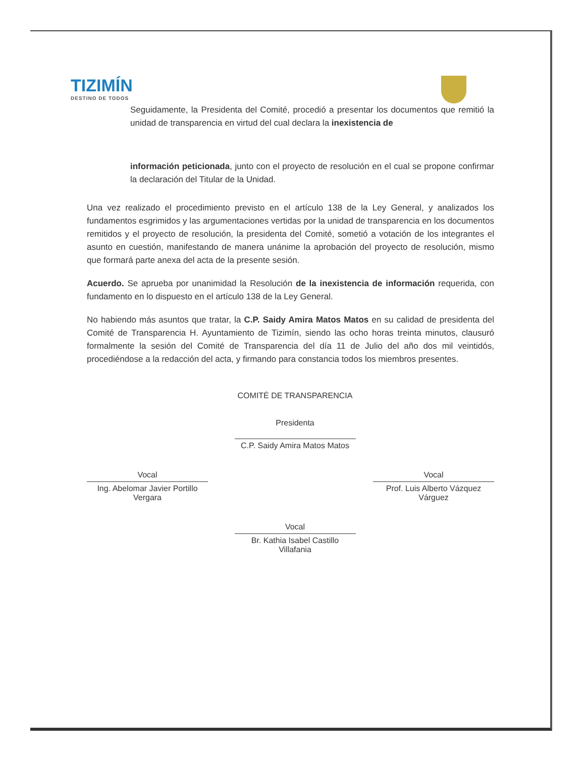TIZIMÍN
DESTINO DE TODOS
Seguidamente, la Presidenta del Comité, procedió a presentar los documentos que remitió la unidad de transparencia en virtud del cual declara la inexistencia de
información peticionada, junto con el proyecto de resolución en el cual se propone confirmar la declaración del Titular de la Unidad.
Una vez realizado el procedimiento previsto en el artículo 138 de la Ley General, y analizados los fundamentos esgrimidos y las argumentaciones vertidas por la unidad de transparencia en los documentos remitidos y el proyecto de resolución, la presidenta del Comité, sometió a votación de los integrantes el asunto en cuestión, manifestando de manera unánime la aprobación del proyecto de resolución, mismo que formará parte anexa del acta de la presente sesión.
Acuerdo. Se aprueba por unanimidad la Resolución de la inexistencia de información requerida, con fundamento en lo dispuesto en el artículo 138 de la Ley General.
No habiendo más asuntos que tratar, la C.P. Saidy Amira Matos Matos en su calidad de presidenta del Comité de Transparencia H. Ayuntamiento de Tizimín, siendo las ocho horas treinta minutos, clausuró formalmente la sesión del Comité de Transparencia del día 11 de Julio del año dos mil veintidós, procediéndose a la redacción del acta, y firmando para constancia todos los miembros presentes.
COMITÉ DE TRANSPARENCIA
Presidenta
C.P. Saidy Amira Matos Matos
Vocal
Ing. Abelomar Javier Portillo Vergara
Vocal
Prof. Luis Alberto Vázquez Várguez
Vocal
Br. Kathia Isabel Castillo Villafania